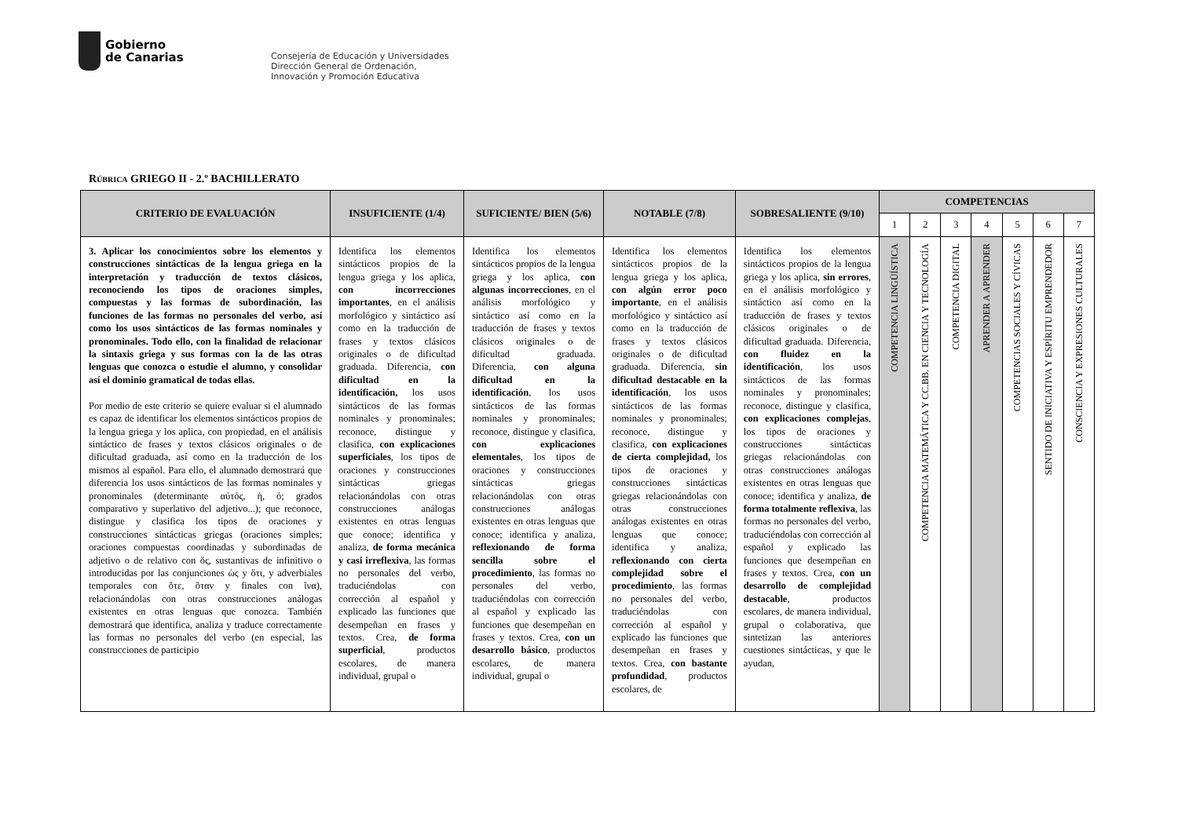Gobierno
de Canarias
Consejería de Educación y Universidades
Dirección General de Ordenación,
Innovación y Promoción Educativa
RÚBRICA GRIEGO II - 2.º BACHILLERATO
| CRITERIO DE EVALUACIÓN | INSUFICIENTE (1/4) | SUFICIENTE/ BIEN (5/6) | NOTABLE (7/8) | SOBRESALIENTE (9/10) | COMPETENCIAS | | | | | | |
| --- | --- | --- | --- | --- | --- | --- | --- | --- | --- | --- | --- |
| | | | | | 1 | 2 | 3 | 4 | 5 | 6 | 7 |
| 3. Aplicar los conocimientos sobre los elementos y construcciones sintácticas de la lengua griega en la interpretación y traducción de textos clásicos, reconociendo los tipos de oraciones simples, compuestas y las formas de subordinación, las funciones de las formas no personales del verbo, así como los usos sintácticos de las formas nominales y pronominales. Todo ello, con la finalidad de relacionar la sintaxis griega y sus formas con la de las otras lenguas que conozca o estudie el alumno, y consolidar así el dominio gramatical de todas ellas. Por medio de este criterio se quiere evaluar si el alumnado es capaz de identificar los elementos sintácticos propios de la lengua griega y los aplica, con propiedad, en el análisis sintáctico de frases y textos clásicos originales o de dificultad graduada, así como en la traducción de los mismos al español. Para ello, el alumnado demostrará que diferencia los usos sintácticos de las formas nominales y pronominales (determinante αὐτός, ἡ, ό; grados comparativo y superlativo del adjetivo...); que reconoce, distingue y clasifica los tipos de oraciones y construcciones sintácticas griegas (oraciones simples; oraciones compuestas coordinadas y subordinadas de adjetivo o de relativo con ὅς, sustantivas de infinitivo o introducidas por las conjunciones ὡς y ὅτι, y adverbiales temporales con ὅτε, ὅταν y finales con ἵνα), relacionándolas con otras construcciones análogas existentes en otras lenguas que conozca. También demostrará que identifica, analiza y traduce correctamente las formas no personales del verbo (en especial, las construcciones de participio | Identifica los elementos sintácticos propios de la lengua griega y los aplica, con incorrecciones importantes , en el análisis morfológico y sintáctico así como en la traducción de frases y textos clásicos originales o de dificultad graduada. Diferencia, con dificultad en la identificación, los usos sintácticos de las formas nominales y pronominales; reconoce, distingue y clasifica, con explicaciones superficiales , los tipos de oraciones y construcciones sintácticas griegas relacionándolas con otras construcciones análogas existentes en otras lenguas que conoce; identifica y analiza, de forma mecánica y casi irreflexiva , las formas no personales del verbo, traduciéndolas con corrección al español y explicado las funciones que desempeñan en frases y textos. Crea, de forma superficial , productos escolares, de manera individual, grupal o | Identifica los elementos sintácticos propios de la lengua griega y los aplica, con algunas incorrecciones , en el análisis morfológico y sintáctico así como en la traducción de frases y textos clásicos originales o de dificultad graduada. Diferencia, con alguna dificultad en la identificación , los usos sintácticos de las formas nominales y pronominales; reconoce, distingue y clasifica, con explicaciones elementales , los tipos de oraciones y construcciones sintácticas griegas relacionándolas con otras construcciones análogas existentes en otras lenguas que conoce; identifica y analiza, reflexionando de forma sencilla sobre el procedimiento , las formas no personales del verbo, traduciéndolas con corrección al español y explicado las funciones que desempeñan en frases y textos. Crea, con un desarrollo básico , productos escolares, de manera individual, grupal o | Identifica los elementos sintácticos propios de la lengua griega y los aplica, con algún error poco importante , en el análisis morfológico y sintáctico así como en la traducción de frases y textos clásicos originales o de dificultad graduada. Diferencia, sin dificultad destacable en la identificación , los usos sintácticos de las formas nominales y pronominales; reconoce, distingue y clasifica, con explicaciones de cierta complejidad, los tipos de oraciones y construcciones sintácticas griegas relacionándolas con otras construcciones análogas existentes en otras lenguas que conoce; identifica y analiza, reflexionando con cierta complejidad sobre el procedimiento , las formas no personales del verbo, traduciéndolas con corrección al español y explicado las funciones que desempeñan en frases y textos. Crea, con bastante profundidad , productos escolares, de | Identifica los elementos sintácticos propios de la lengua griega y los aplica, sin errores , en el análisis morfológico y sintáctico así como en la traducción de frases y textos clásicos originales o de dificultad graduada. Diferencia, con fluidez en la identificación , los usos sintácticos de las formas nominales y pronominales; reconoce, distingue y clasifica, con explicaciones complejas , los tipos de oraciones y construcciones sintácticas griegas relacionándolas con otras construcciones análogas existentes en otras lenguas que conoce; identifica y analiza, de forma totalmente reflexiva , las formas no personales del verbo, traduciéndolas con corrección al español y explicado las funciones que desempeñan en frases y textos. Crea, con un desarrollo de complejidad destacable , productos escolares, de manera individual, grupal o colaborativa, que sintetizan las anteriores cuestiones sintácticas, y que le ayudan, | COMPETENCIA LINGÜÍSTICA | COMPETENCIA MATEMÁTICA Y CC.BB. EN CIENCIA Y TECNOLOGÍA | COMPETENCIA DIGITAL | APRENDER A APRENDER | COMPETENCIAS SOCIALES Y CÍVICAS | SENTIDO DE INICIATIVA Y ESPÍRITU EMPRENDEDOR | CONSCIENCIA Y EXPRESIONES CULTURALES |